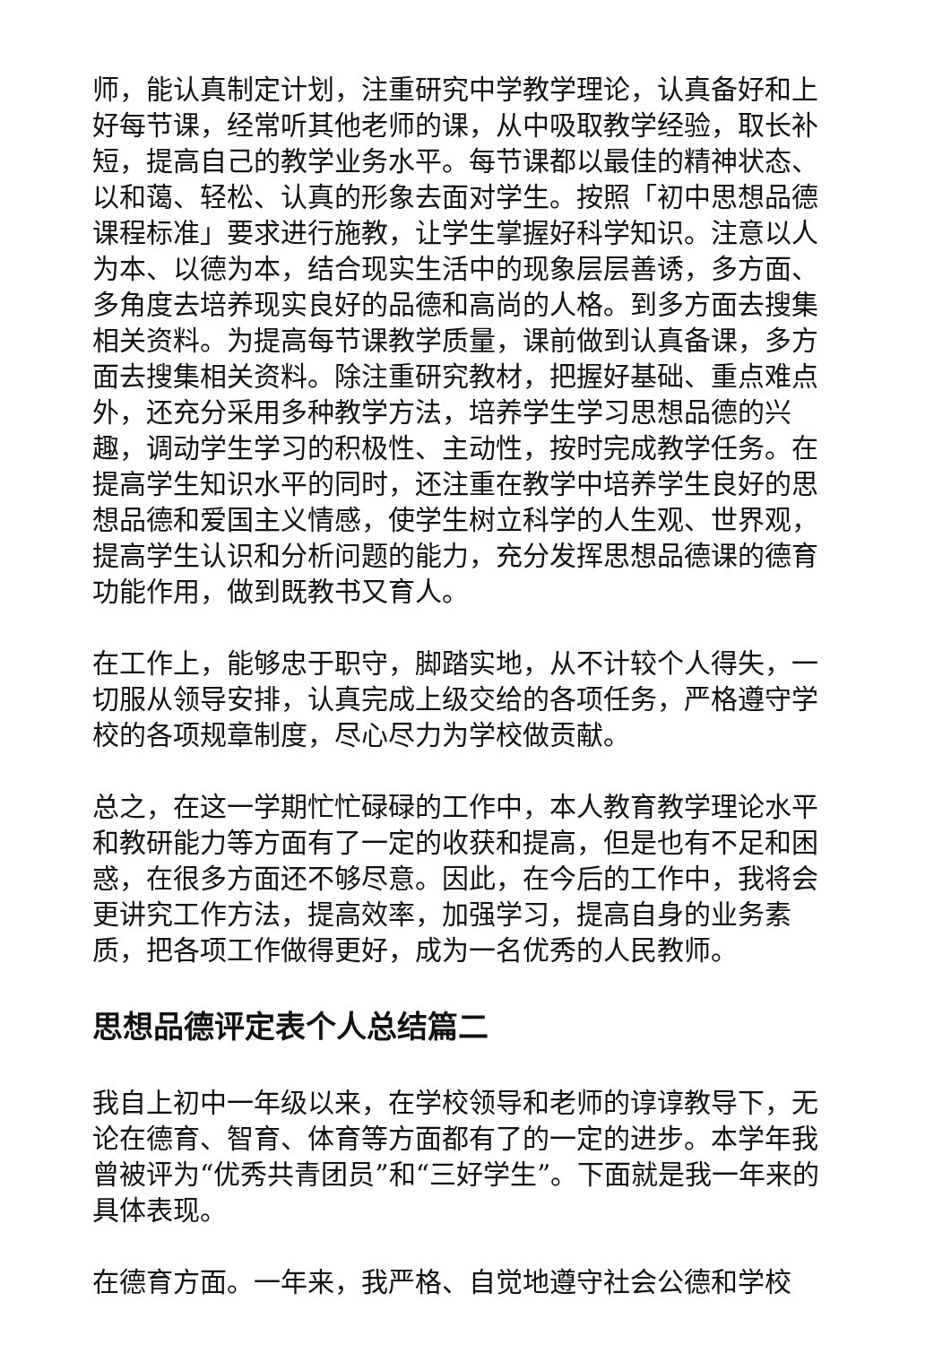师，能认真制定计划，注重研究中学教学理论，认真备好和上好每节课，经常听其他老师的课，从中吸取教学经验，取长补短，提高自己的教学业务水平。每节课都以最佳的精神状态、以和蔼、轻松、认真的形象去面对学生。按照「初中思想品德课程标准」要求进行施教，让学生掌握好科学知识。注意以人为本、以德为本，结合现实生活中的现象层层善诱，多方面、多角度去培养现实良好的品德和高尚的人格。到多方面去搜集相关资料。为提高每节课教学质量，课前做到认真备课，多方面去搜集相关资料。除注重研究教材，把握好基础、重点难点外，还充分采用多种教学方法，培养学生学习思想品德的兴趣，调动学生学习的积极性、主动性，按时完成教学任务。在提高学生知识水平的同时，还注重在教学中培养学生良好的思想品德和爱国主义情感，使学生树立科学的人生观、世界观，提高学生认识和分析问题的能力，充分发挥思想品德课的德育功能作用，做到既教书又育人。
在工作上，能够忠于职守，脚踏实地，从不计较个人得失，一切服从领导安排，认真完成上级交给的各项任务，严格遵守学校的各项规章制度，尽心尽力为学校做贡献。
总之，在这一学期忙忙碌碌的工作中，本人教育教学理论水平和教研能力等方面有了一定的收获和提高，但是也有不足和困惑，在很多方面还不够尽意。因此，在今后的工作中，我将会更讲究工作方法，提高效率，加强学习，提高自身的业务素质，把各项工作做得更好，成为一名优秀的人民教师。
思想品德评定表个人总结篇二
我自上初中一年级以来，在学校领导和老师的谆谆教导下，无论在德育、智育、体育等方面都有了的一定的进步。本学年我曾被评为“优秀共青团员”和“三好学生”。下面就是我一年来的具体表现。
在德育方面。一年来，我严格、自觉地遵守社会公德和学校